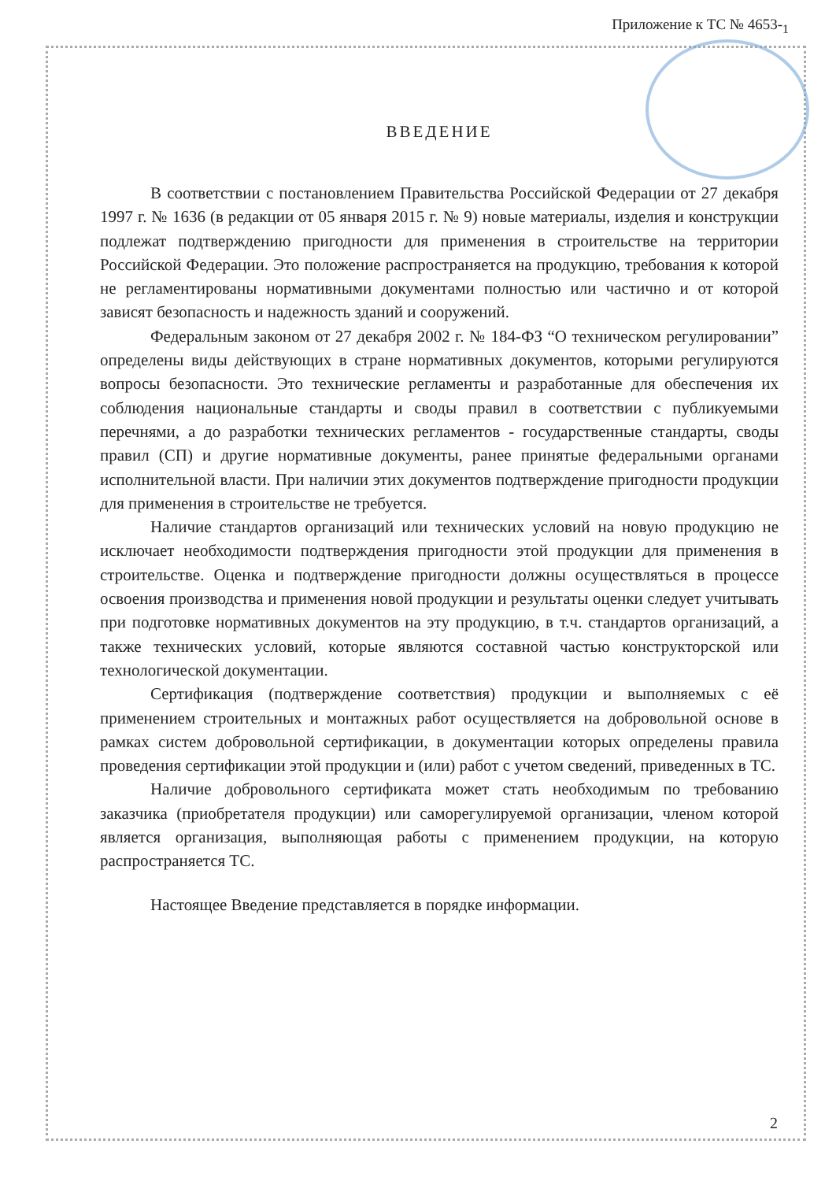Приложение к ТС № 4653-<sub>1</sub>
ВВЕДЕНИЕ
В соответствии с постановлением Правительства Российской Федерации от 27 декабря 1997 г. № 1636 (в редакции от 05 января 2015 г. № 9) новые материалы, изделия и конструкции подлежат подтверждению пригодности для применения в строительстве на территории Российской Федерации. Это положение распространяется на продукцию, требования к которой не регламентированы нормативными документами полностью или частично и от которой зависят безопасность и надежность зданий и сооружений.
Федеральным законом от 27 декабря 2002 г. № 184-ФЗ “О техническом регулировании” определены виды действующих в стране нормативных документов, которыми регулируются вопросы безопасности. Это технические регламенты и разработанные для обеспечения их соблюдения национальные стандарты и своды правил в соответствии с публикуемыми перечнями, а до разработки технических регламентов - государственные стандарты, своды правил (СП) и другие нормативные документы, ранее принятые федеральными органами исполнительной власти. При наличии этих документов подтверждение пригодности продукции для применения в строительстве не требуется.
Наличие стандартов организаций или технических условий на новую продукцию не исключает необходимости подтверждения пригодности этой продукции для применения в строительстве. Оценка и подтверждение пригодности должны осуществляться в процессе освоения производства и применения новой продукции и результаты оценки следует учитывать при подготовке нормативных документов на эту продукцию, в т.ч. стандартов организаций, а также технических условий, которые являются составной частью конструкторской или технологической документации.
Сертификация (подтверждение соответствия) продукции и выполняемых с её применением строительных и монтажных работ осуществляется на добровольной основе в рамках систем добровольной сертификации, в документации которых определены правила проведения сертификации этой продукции и (или) работ с учетом сведений, приведенных в ТС.
Наличие добровольного сертификата может стать необходимым по требованию заказчика (приобретателя продукции) или саморегулируемой организации, членом которой является организация, выполняющая работы с применением продукции, на которую распространяется ТС.
Настоящее Введение представляется в порядке информации.
2